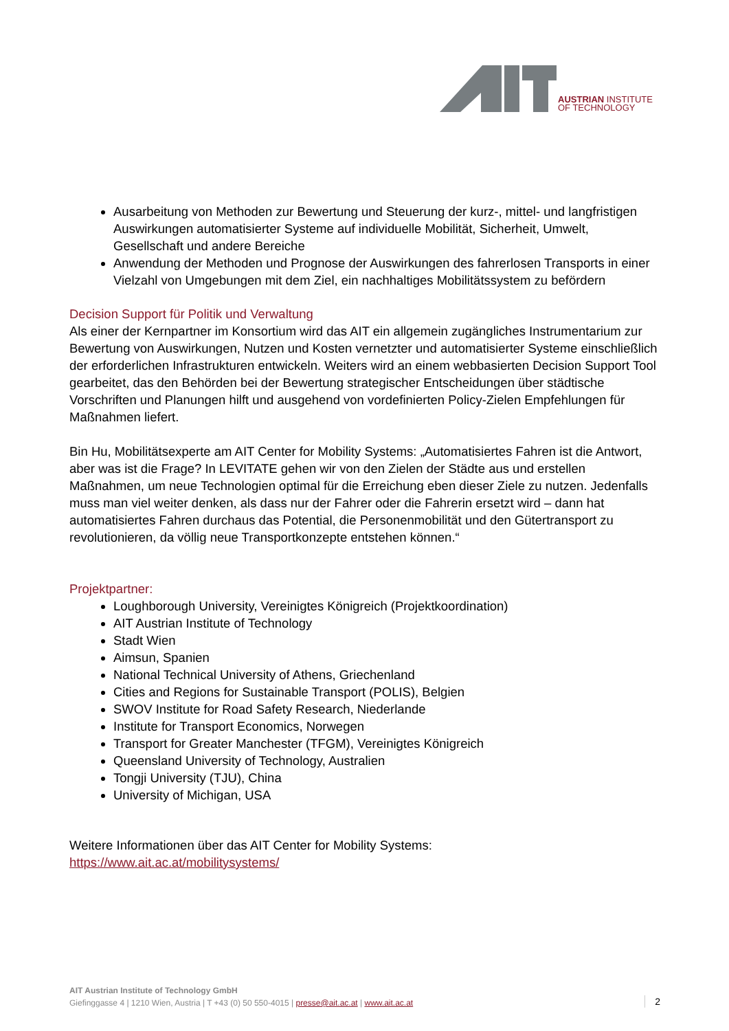AUSTRIAN INSTITUTE
OF TECHNOLOGY
Ausarbeitung von Methoden zur Bewertung und Steuerung der kurz-, mittel- und langfristigen Auswirkungen automatisierter Systeme auf individuelle Mobilität, Sicherheit, Umwelt, Gesellschaft und andere Bereiche
Anwendung der Methoden und Prognose der Auswirkungen des fahrerlosen Transports in einer Vielzahl von Umgebungen mit dem Ziel, ein nachhaltiges Mobilitätssystem zu befördern
Decision Support für Politik und Verwaltung
Als einer der Kernpartner im Konsortium wird das AIT ein allgemein zugängliches Instrumentarium zur Bewertung von Auswirkungen, Nutzen und Kosten vernetzter und automatisierter Systeme einschließlich der erforderlichen Infrastrukturen entwickeln. Weiters wird an einem webbasierten Decision Support Tool gearbeitet, das den Behörden bei der Bewertung strategischer Entscheidungen über städtische Vorschriften und Planungen hilft und ausgehend von vordefinierten Policy-Zielen Empfehlungen für Maßnahmen liefert.
Bin Hu, Mobilitätsexperte am AIT Center for Mobility Systems: „Automatisiertes Fahren ist die Antwort, aber was ist die Frage? In LEVITATE gehen wir von den Zielen der Städte aus und erstellen Maßnahmen, um neue Technologien optimal für die Erreichung eben dieser Ziele zu nutzen. Jedenfalls muss man viel weiter denken, als dass nur der Fahrer oder die Fahrerin ersetzt wird – dann hat automatisiertes Fahren durchaus das Potential, die Personenmobilität und den Gütertransport zu revolutionieren, da völlig neue Transportkonzepte entstehen können.“
Projektpartner:
Loughborough University, Vereinigtes Königreich (Projektkoordination)
AIT Austrian Institute of Technology
Stadt Wien
Aimsun, Spanien
National Technical University of Athens, Griechenland
Cities and Regions for Sustainable Transport (POLIS), Belgien
SWOV Institute for Road Safety Research, Niederlande
Institute for Transport Economics, Norwegen
Transport for Greater Manchester (TFGM), Vereinigtes Königreich
Queensland University of Technology, Australien
Tongji University (TJU), China
University of Michigan, USA
Weitere Informationen über das AIT Center for Mobility Systems:
https://www.ait.ac.at/mobilitysystems/
AIT Austrian Institute of Technology GmbH
Giefinggasse 4 | 1210 Wien, Austria | T +43 (0) 50 550-4015 | presse@ait.ac.at | www.ait.ac.at
2